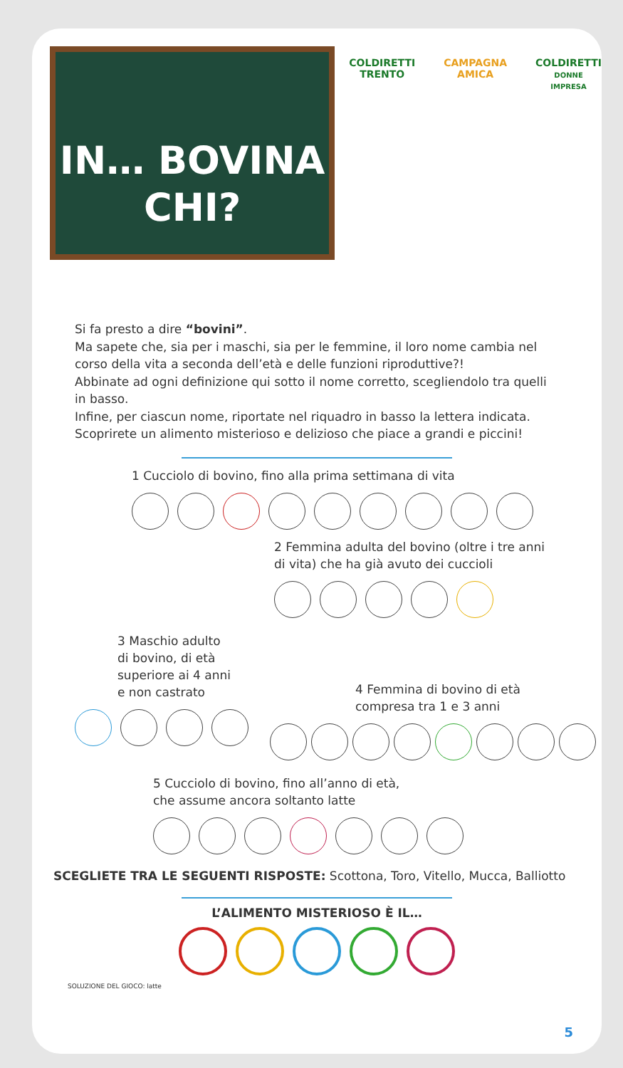IN… BOVINA
CHI?
COLDIRETTI
TRENTO
CAMPAGNA
AMICA
COLDIRETTI
DONNE IMPRESA
Si fa presto a dire “bovini”.
Ma sapete che, sia per i maschi, sia per le femmine, il loro nome cambia nel corso della vita a seconda dell’età e delle funzioni riproduttive?!
Abbinate ad ogni definizione qui sotto il nome corretto, scegliendolo tra quelli in basso.
Infine, per ciascun nome, riportate nel riquadro in basso la lettera indicata.
Scoprirete un alimento misterioso e delizioso che piace a grandi e piccini!
1 Cucciolo di bovino, fino alla prima settimana di vita
2 Femmina adulta del bovino (oltre i tre anni di vita) che ha già avuto dei cuccioli
3 Maschio adulto
di bovino, di età
superiore ai 4 anni
e non castrato
4 Femmina di bovino di età
compresa tra 1 e 3 anni
5 Cucciolo di bovino, fino all’anno di età,
che assume ancora soltanto latte
SCEGLIETE TRA LE SEGUENTI RISPOSTE: Scottona, Toro, Vitello, Mucca, Balliotto
L’ALIMENTO MISTERIOSO È IL…
SOLUZIONE DEL GIOCO: latte
5